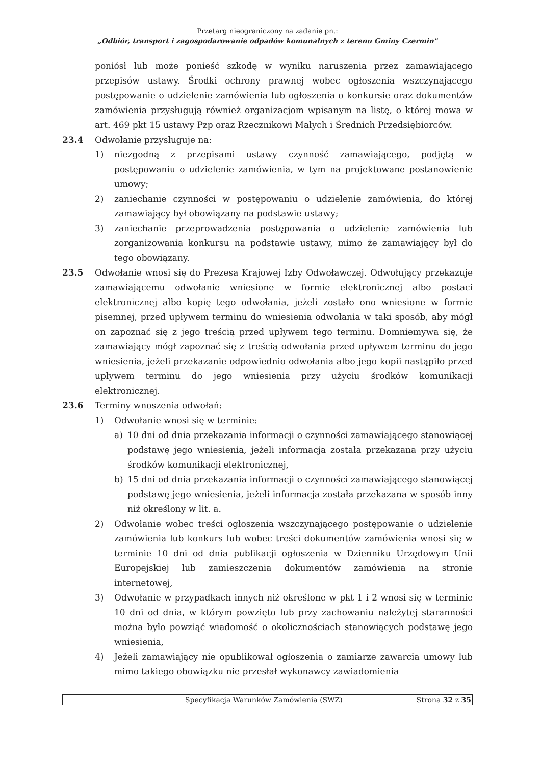Przetarg nieograniczony na zadanie pn.:
„Odbiór, transport i zagospodarowanie odpadów komunalnych z terenu Gminy Czermin"
poniósł lub może ponieść szkodę w wyniku naruszenia przez zamawiającego przepisów ustawy. Środki ochrony prawnej wobec ogłoszenia wszczynającego postępowanie o udzielenie zamówienia lub ogłoszenia o konkursie oraz dokumentów zamówienia przysługują również organizacjom wpisanym na listę, o której mowa w art. 469 pkt 15 ustawy Pzp oraz Rzecznikowi Małych i Średnich Przedsiębiorców.
23.4 Odwołanie przysługuje na:
1) niezgodną z przepisami ustawy czynność zamawiającego, podjętą w postępowaniu o udzielenie zamówienia, w tym na projektowane postanowienie umowy;
2) zaniechanie czynności w postępowaniu o udzielenie zamówienia, do której zamawiający był obowiązany na podstawie ustawy;
3) zaniechanie przeprowadzenia postępowania o udzielenie zamówienia lub zorganizowania konkursu na podstawie ustawy, mimo że zamawiający był do tego obowiązany.
23.5 Odwołanie wnosi się do Prezesa Krajowej Izby Odwoławczej. Odwołujący przekazuje zamawiającemu odwołanie wniesione w formie elektronicznej albo postaci elektronicznej albo kopię tego odwołania, jeżeli zostało ono wniesione w formie pisemnej, przed upływem terminu do wniesienia odwołania w taki sposób, aby mógł on zapoznać się z jego treścią przed upływem tego terminu. Domniemywa się, że zamawiający mógł zapoznać się z treścią odwołania przed upływem terminu do jego wniesienia, jeżeli przekazanie odpowiednio odwołania albo jego kopii nastąpiło przed upływem terminu do jego wniesienia przy użyciu środków komunikacji elektronicznej.
23.6 Terminy wnoszenia odwołań:
1) Odwołanie wnosi się w terminie:
a) 10 dni od dnia przekazania informacji o czynności zamawiającego stanowiącej podstawę jego wniesienia, jeżeli informacja została przekazana przy użyciu środków komunikacji elektronicznej,
b) 15 dni od dnia przekazania informacji o czynności zamawiającego stanowiącej podstawę jego wniesienia, jeżeli informacja została przekazana w sposób inny niż określony w lit. a.
2) Odwołanie wobec treści ogłoszenia wszczynającego postępowanie o udzielenie zamówienia lub konkurs lub wobec treści dokumentów zamówienia wnosi się w terminie 10 dni od dnia publikacji ogłoszenia w Dzienniku Urzędowym Unii Europejskiej lub zamieszczenia dokumentów zamówienia na stronie internetowej,
3) Odwołanie w przypadkach innych niż określone w pkt 1 i 2 wnosi się w terminie 10 dni od dnia, w którym powzięto lub przy zachowaniu należytej staranności można było powziąć wiadomość o okolicznościach stanowiących podstawę jego wniesienia,
4) Jeżeli zamawiający nie opublikował ogłoszenia o zamiarze zawarcia umowy lub mimo takiego obowiązku nie przesłał wykonawcy zawiadomienia
Specyfikacja Warunków Zamówienia (SWZ) Strona 32 z 35